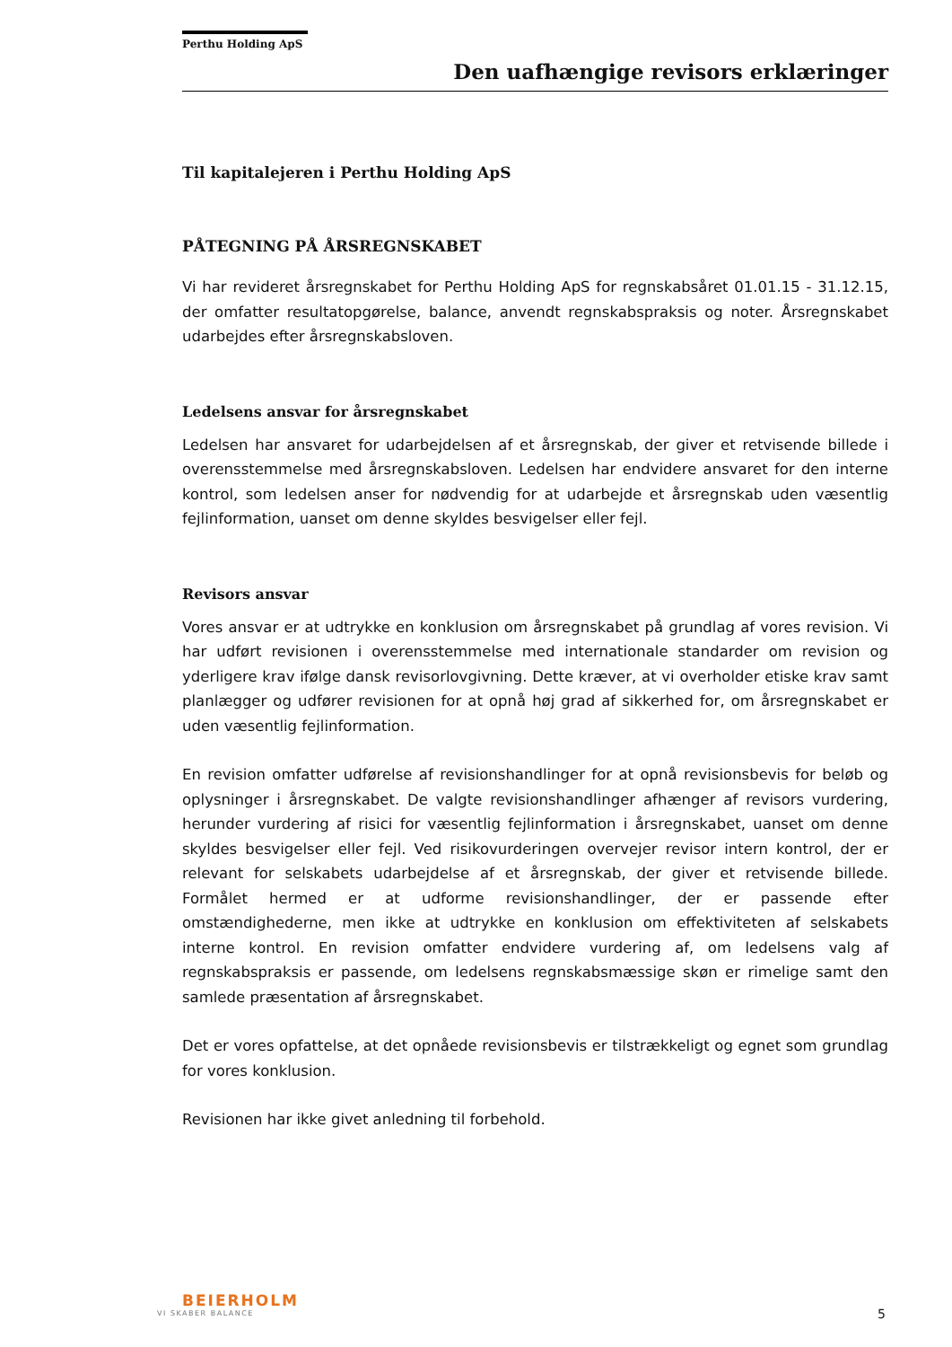Perthu Holding ApS
Den uafhængige revisors erklæringer
Til kapitalejeren i Perthu Holding ApS
PÅTEGNING PÅ ÅRSREGNSKABET
Vi har revideret årsregnskabet for Perthu Holding ApS for regnskabsåret 01.01.15 - 31.12.15, der omfatter resultatopgørelse, balance, anvendt regnskabspraksis og noter. Årsregnskabet udarbejdes efter årsregnskabsloven.
Ledelsens ansvar for årsregnskabet
Ledelsen har ansvaret for udarbejdelsen af et årsregnskab, der giver et retvisende billede i overensstemmelse med årsregnskabsloven. Ledelsen har endvidere ansvaret for den interne kontrol, som ledelsen anser for nødvendig for at udarbejde et årsregnskab uden væsentlig fejlinformation, uanset om denne skyldes besvigelser eller fejl.
Revisors ansvar
Vores ansvar er at udtrykke en konklusion om årsregnskabet på grundlag af vores revision. Vi har udført revisionen i overensstemmelse med internationale standarder om revision og yderligere krav ifølge dansk revisorlovgivning. Dette kræver, at vi overholder etiske krav samt planlægger og udfører revisionen for at opnå høj grad af sikkerhed for, om årsregnskabet er uden væsentlig fejlinformation.
En revision omfatter udførelse af revisionshandlinger for at opnå revisionsbevis for beløb og oplysninger i årsregnskabet. De valgte revisionshandlinger afhænger af revisors vurdering, herunder vurdering af risici for væsentlig fejlinformation i årsregnskabet, uanset om denne skyldes besvigelser eller fejl. Ved risikovurderingen overvejer revisor intern kontrol, der er relevant for selskabets udarbejdelse af et årsregnskab, der giver et retvisende billede. Formålet hermed er at udforme revisionshandlinger, der er passende efter omstændighederne, men ikke at udtrykke en konklusion om effektiviteten af selskabets interne kontrol. En revision omfatter endvidere vurdering af, om ledelsens valg af regnskabspraksis er passende, om ledelsens regnskabsmæssige skøn er rimelige samt den samlede præsentation af årsregnskabet.
Det er vores opfattelse, at det opnåede revisionsbevis er tilstrækkeligt og egnet som grundlag for vores konklusion.
Revisionen har ikke givet anledning til forbehold.
BEIERHOLM
VI SKABER BALANCE
5